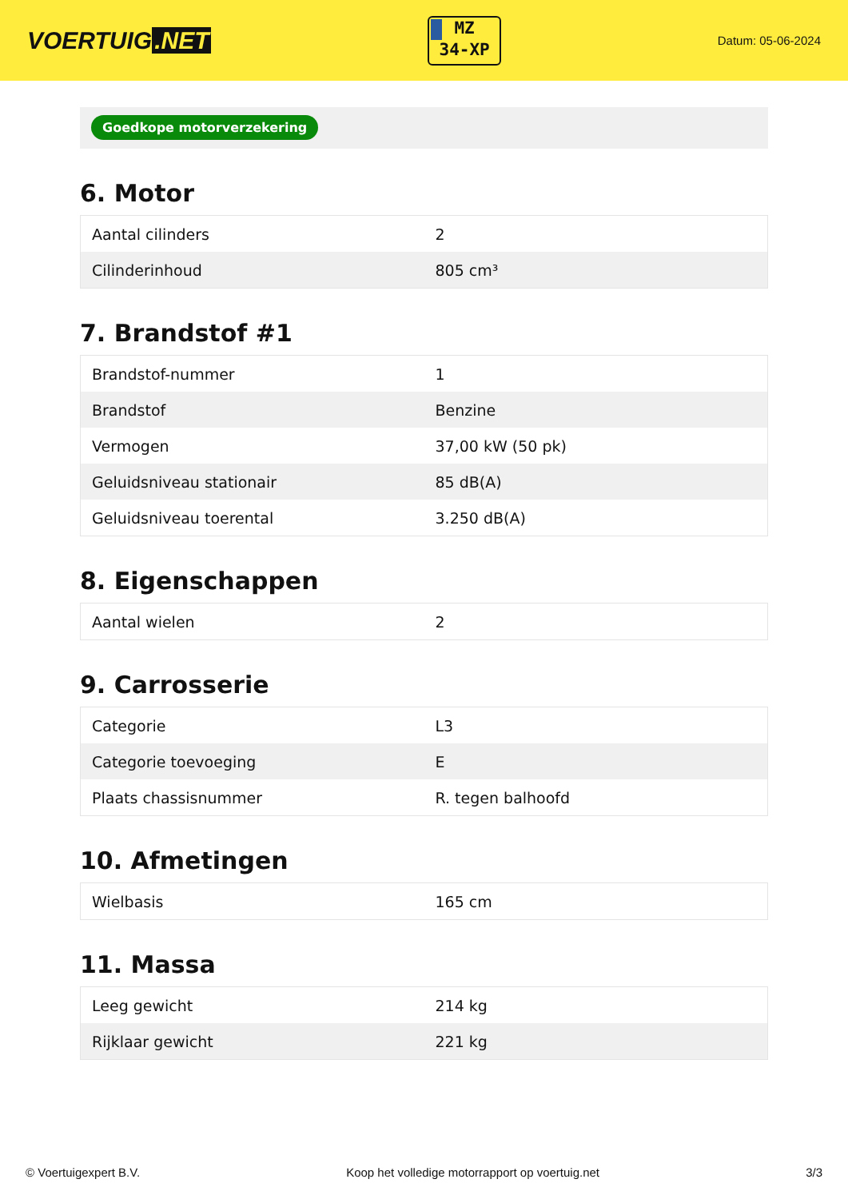VOERTUIG.NET
MZ
34-XP
Datum: 05-06-2024
Goedkope motorverzekering
6. Motor
| Aantal cilinders | 2 |
| Cilinderinhoud | 805 cm³ |
7. Brandstof #1
| Brandstof-nummer | 1 |
| Brandstof | Benzine |
| Vermogen | 37,00 kW (50 pk) |
| Geluidsniveau stationair | 85 dB(A) |
| Geluidsniveau toerental | 3.250 dB(A) |
8. Eigenschappen
| Aantal wielen | 2 |
9. Carrosserie
| Categorie | L3 |
| Categorie toevoeging | E |
| Plaats chassisnummer | R. tegen balhoofd |
10. Afmetingen
| Wielbasis | 165 cm |
11. Massa
| Leeg gewicht | 214 kg |
| Rijklaar gewicht | 221 kg |
© Voertuigexpert B.V. Koop het volledige motorrapport op voertuig.net 3/3